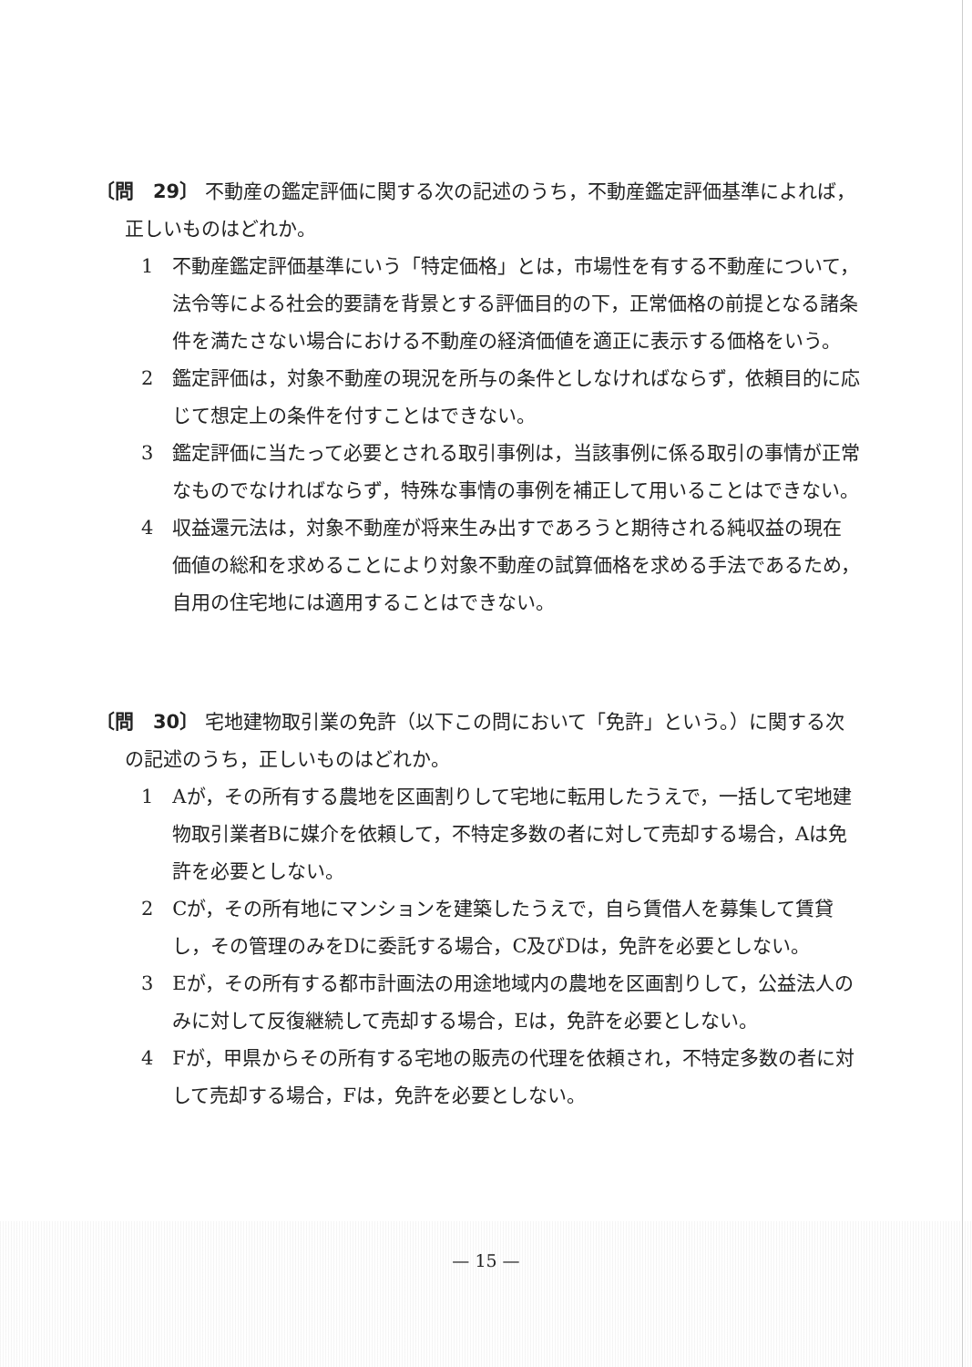〔問　29〕 不動産の鑑定評価に関する次の記述のうち，不動産鑑定評価基準によれば，正しいものはどれか。
1　不動産鑑定評価基準にいう「特定価格」とは，市場性を有する不動産について，法令等による社会的要請を背景とする評価目的の下，正常価格の前提となる諸条件を満たさない場合における不動産の経済価値を適正に表示する価格をいう。
2　鑑定評価は，対象不動産の現況を所与の条件としなければならず，依頼目的に応じて想定上の条件を付すことはできない。
3　鑑定評価に当たって必要とされる取引事例は，当該事例に係る取引の事情が正常なものでなければならず，特殊な事情の事例を補正して用いることはできない。
4　収益還元法は，対象不動産が将来生み出すであろうと期待される純収益の現在価値の総和を求めることにより対象不動産の試算価格を求める手法であるため，自用の住宅地には適用することはできない。
〔問　30〕 宅地建物取引業の免許（以下この問において「免許」という。）に関する次の記述のうち，正しいものはどれか。
1　Aが，その所有する農地を区画割りして宅地に転用したうえで，一括して宅地建物取引業者Bに媒介を依頼して，不特定多数の者に対して売却する場合，Aは免許を必要としない。
2　Cが，その所有地にマンションを建築したうえで，自ら賃借人を募集して賃貸し，その管理のみをDに委託する場合，C及びDは，免許を必要としない。
3　Eが，その所有する都市計画法の用途地域内の農地を区画割りして，公益法人のみに対して反復継続して売却する場合，Eは，免許を必要としない。
4　Fが，甲県からその所有する宅地の販売の代理を依頼され，不特定多数の者に対して売却する場合，Fは，免許を必要としない。
— 15 —